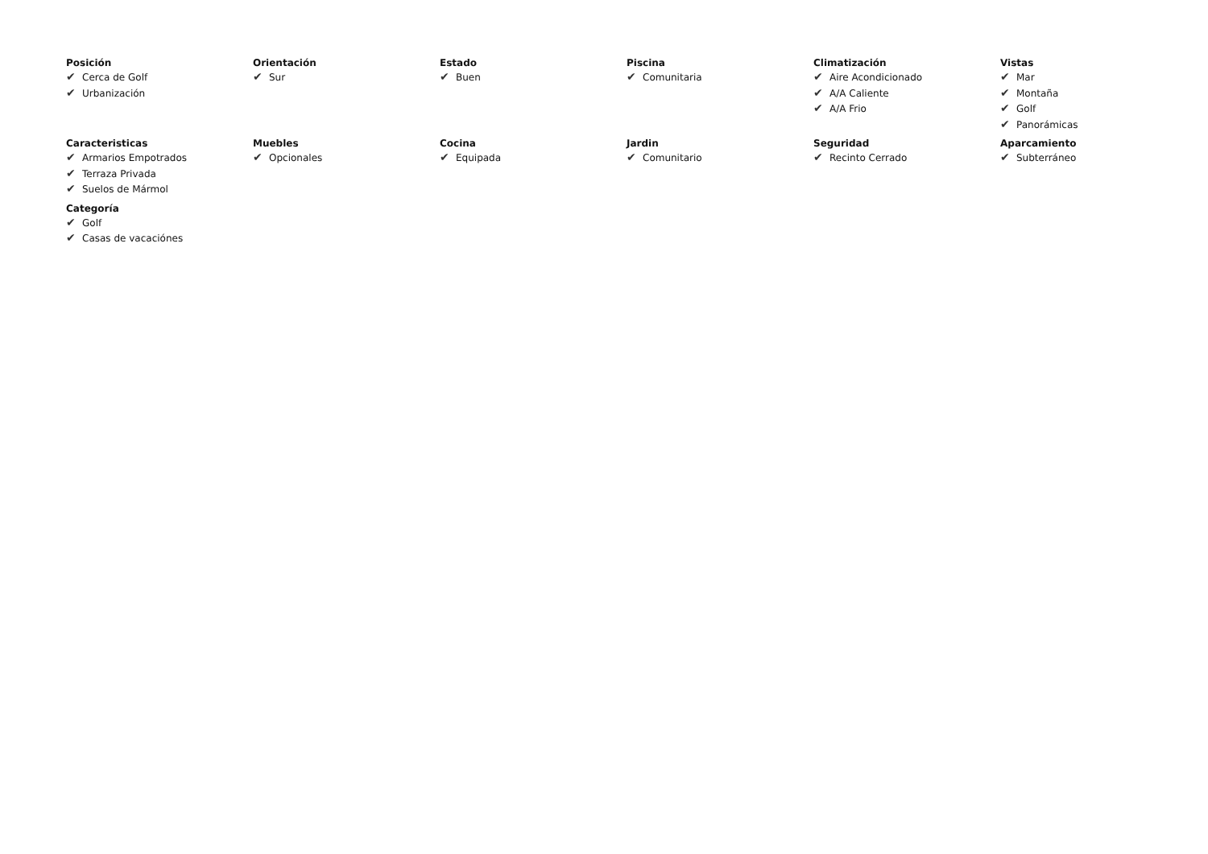Posición
✔ Cerca de Golf
✔ Urbanización
Orientación
✔ Sur
Estado
✔ Buen
Piscina
✔ Comunitaria
Climatización
✔ Aire Acondicionado
✔ A/A Caliente
✔ A/A Frio
Vistas
✔ Mar
✔ Montaña
✔ Golf
✔ Panorámicas
Caracteristicas
✔ Armarios Empotrados
✔ Terraza Privada
✔ Suelos de Mármol
Muebles
✔ Opcionales
Cocina
✔ Equipada
Jardin
✔ Comunitario
Seguridad
✔ Recinto Cerrado
Aparcamiento
✔ Subterráneo
Categoría
✔ Golf
✔ Casas de vacaciónes